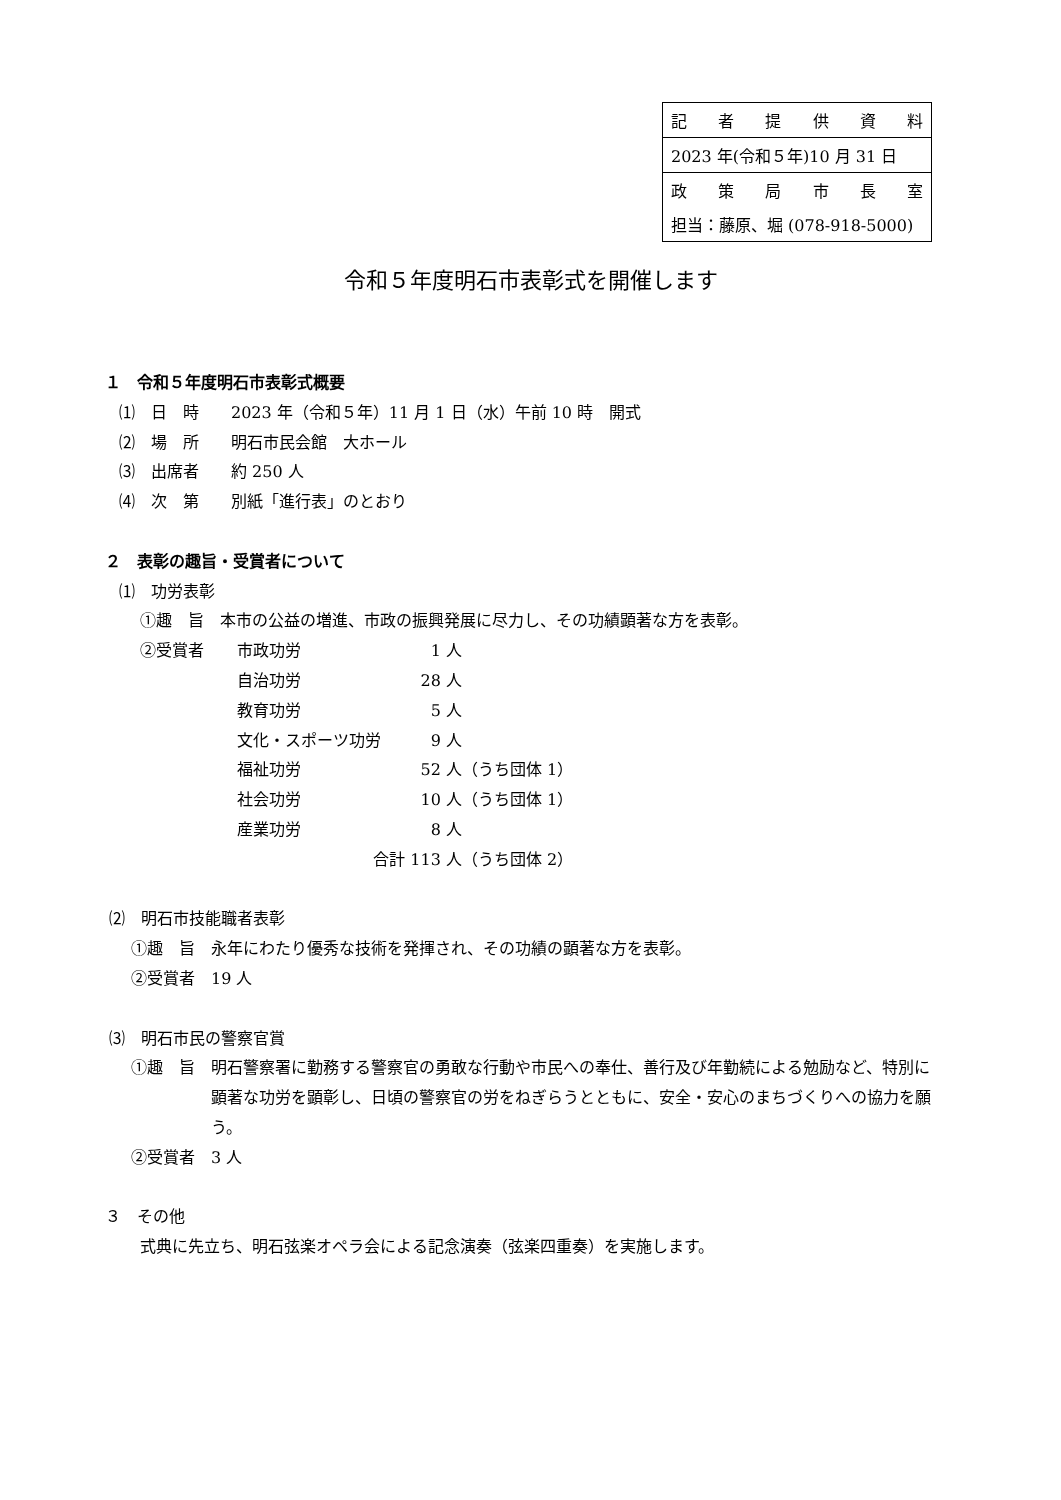| 記 者 提 供 資 料 |
| 2023 年(令和５年)10 月 31 日 |
| 政 策 局 市 長 室 |
| 担当：藤原、堀 (078-918-5000) |
令和５年度明石市表彰式を開催します
１　令和５年度明石市表彰式概要
⑴　日　時　　2023 年（令和５年）11 月 1 日（水）午前 10 時　開式
⑵　場　所　　明石市民会館　大ホール
⑶　出席者　　約 250 人
⑷　次　第　　別紙「進行表」のとおり
２　表彰の趣旨・受賞者について
⑴　功労表彰
①趣　旨　本市の公益の増進、市政の振興発展に尽力し、その功績顕著な方を表彰。
②受賞者
| 市政功労 | 1 人 | |
| 自治功労 | 28 人 | |
| 教育功労 | 5 人 | |
| 文化・スポーツ功労 | 9 人 | |
| 福祉功労 | 52 人 | （うち団体 1） |
| 社会功労 | 10 人 | （うち団体 1） |
| 産業功労 | 8 人 | |
| 合計 113 人 | | （うち団体 2） |
⑵　明石市技能職者表彰
①趣　旨　永年にわたり優秀な技術を発揮され、その功績の顕著な方を表彰。
②受賞者　19 人
⑶　明石市民の警察官賞
①趣　旨　明石警察署に勤務する警察官の勇敢な行動や市民への奉仕、善行及び年勤続による勉励など、特別に顕著な功労を顕彰し、日頃の警察官の労をねぎらうとともに、安全・安心のまちづくりへの協力を願う。
②受賞者　3 人
３　その他
式典に先立ち、明石弦楽オペラ会による記念演奏（弦楽四重奏）を実施します。